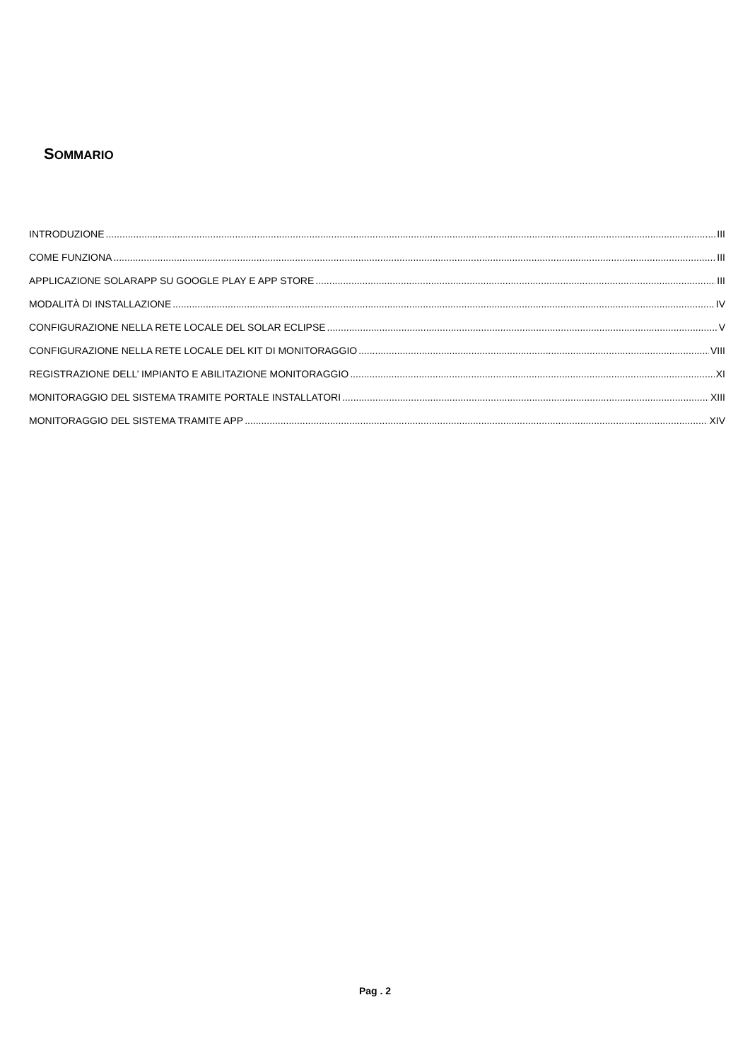SOMMARIO
INTRODUZIONE III
COME FUNZIONA III
APPLICAZIONE SOLARAPP SU GOOGLE PLAY E APP STORE III
MODALITÀ DI INSTALLAZIONE IV
CONFIGURAZIONE NELLA RETE LOCALE DEL SOLAR ECLIPSE V
CONFIGURAZIONE NELLA RETE LOCALE DEL KIT DI MONITORAGGIO VIII
REGISTRAZIONE DELL’ IMPIANTO E ABILITAZIONE MONITORAGGIO XI
MONITORAGGIO DEL SISTEMA TRAMITE PORTALE INSTALLATORI XIII
MONITORAGGIO DEL SISTEMA TRAMITE APP XIV
Pag . 2